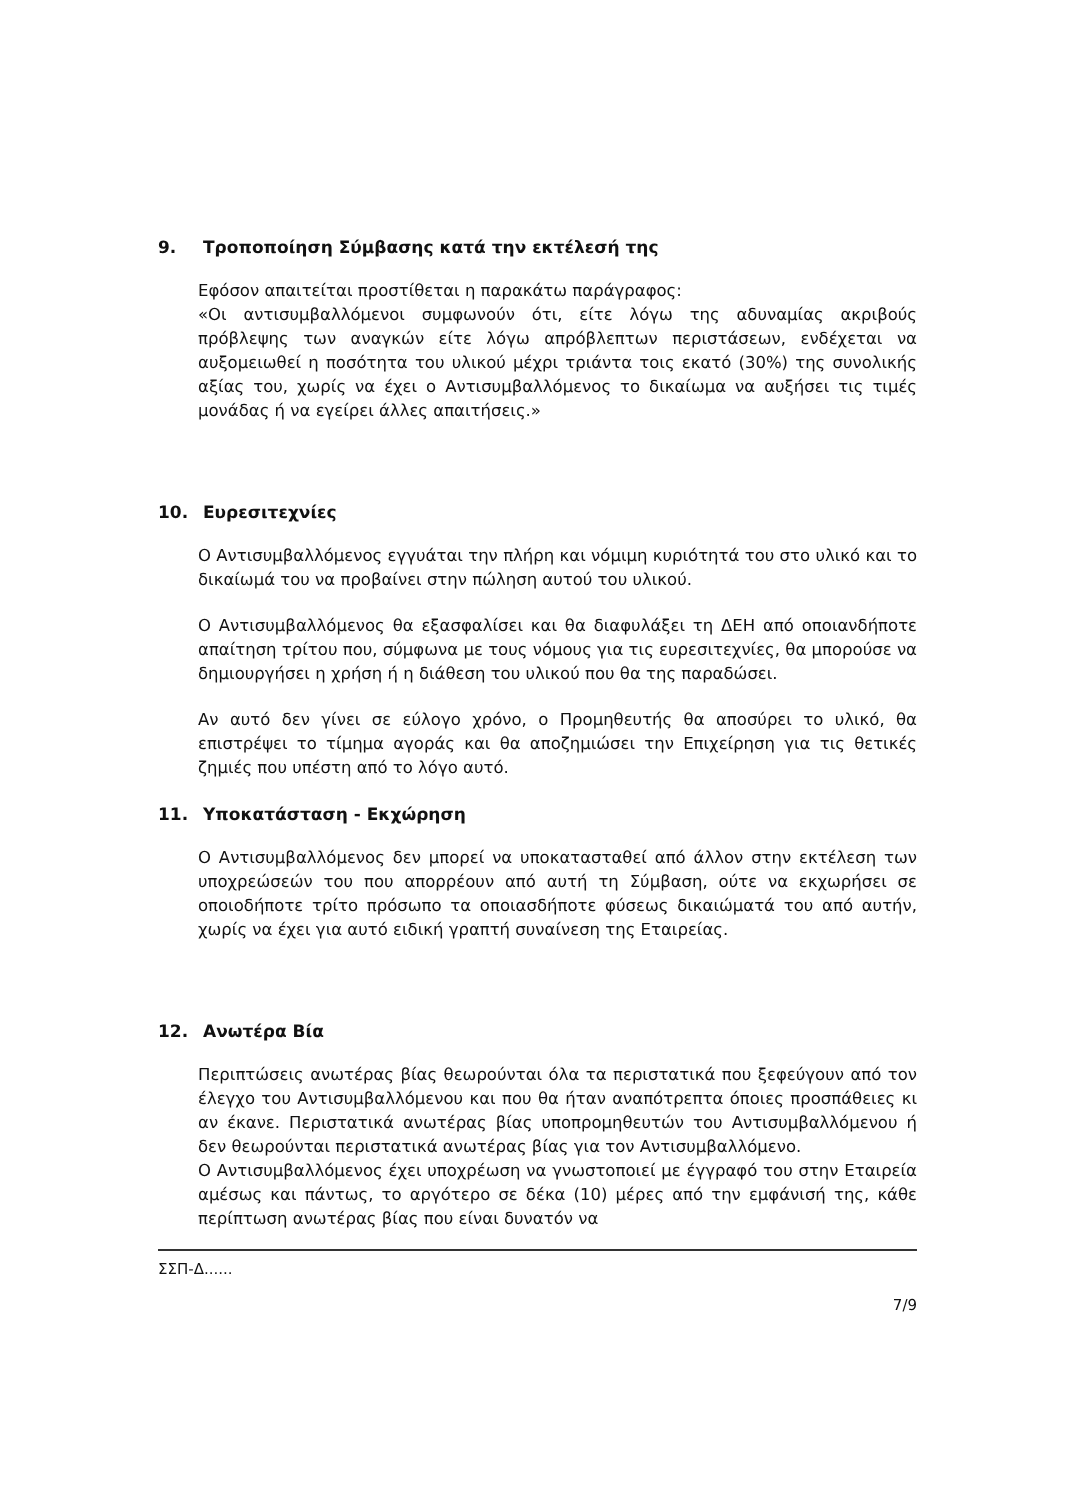9. Τροποποίηση Σύμβασης κατά την εκτέλεσή της
Εφόσον απαιτείται προστίθεται η παρακάτω παράγραφος:
«Οι αντισυμβαλλόμενοι συμφωνούν ότι, είτε λόγω της αδυναμίας ακριβούς πρόβλεψης των αναγκών είτε λόγω απρόβλεπτων περιστάσεων, ενδέχεται να αυξομειωθεί η ποσότητα του υλικού μέχρι τριάντα τοις εκατό (30%) της συνολικής αξίας του, χωρίς να έχει ο Αντισυμβαλλόμενος το δικαίωμα να αυξήσει τις τιμές μονάδας ή να εγείρει άλλες απαιτήσεις.»
10. Ευρεσιτεχνίες
Ο Αντισυμβαλλόμενος εγγυάται την πλήρη και νόμιμη κυριότητά του στο υλικό και το δικαίωμά του να προβαίνει στην πώληση αυτού του υλικού.
Ο Αντισυμβαλλόμενος θα εξασφαλίσει και θα διαφυλάξει τη ΔΕΗ από οποιανδήποτε απαίτηση τρίτου που, σύμφωνα με τους νόμους για τις ευρεσιτεχνίες, θα μπορούσε να δημιουργήσει η χρήση ή η διάθεση του υλικού που θα της παραδώσει.
Αν αυτό δεν γίνει σε εύλογο χρόνο, ο Προμηθευτής θα αποσύρει το υλικό, θα επιστρέψει το τίμημα αγοράς και θα αποζημιώσει την Επιχείρηση για τις θετικές ζημιές που υπέστη από το λόγο αυτό.
11. Υποκατάσταση - Εκχώρηση
Ο Αντισυμβαλλόμενος δεν μπορεί να υποκατασταθεί από άλλον στην εκτέλεση των υποχρεώσεών του που απορρέουν από αυτή τη Σύμβαση, ούτε να εκχωρήσει σε οποιοδήποτε τρίτο πρόσωπο τα οποιασδήποτε φύσεως δικαιώματά του από αυτήν, χωρίς να έχει για αυτό ειδική γραπτή συναίνεση της Εταιρείας.
12. Ανωτέρα Βία
Περιπτώσεις ανωτέρας βίας θεωρούνται όλα τα περιστατικά που ξεφεύγουν από τον έλεγχο του Αντισυμβαλλόμενου και που θα ήταν αναπότρεπτα όποιες προσπάθειες κι αν έκανε. Περιστατικά ανωτέρας βίας υποπρομηθευτών του Αντισυμβαλλόμενου ή δεν θεωρούνται περιστατικά ανωτέρας βίας για τον Αντισυμβαλλόμενο.
Ο Αντισυμβαλλόμενος έχει υποχρέωση να γνωστοποιεί με έγγραφό του στην Εταιρεία αμέσως και πάντως, το αργότερο σε δέκα (10) μέρες από την εμφάνισή της, κάθε περίπτωση ανωτέρας βίας που είναι δυνατόν να
ΣΣΠ-Δ......
7/9